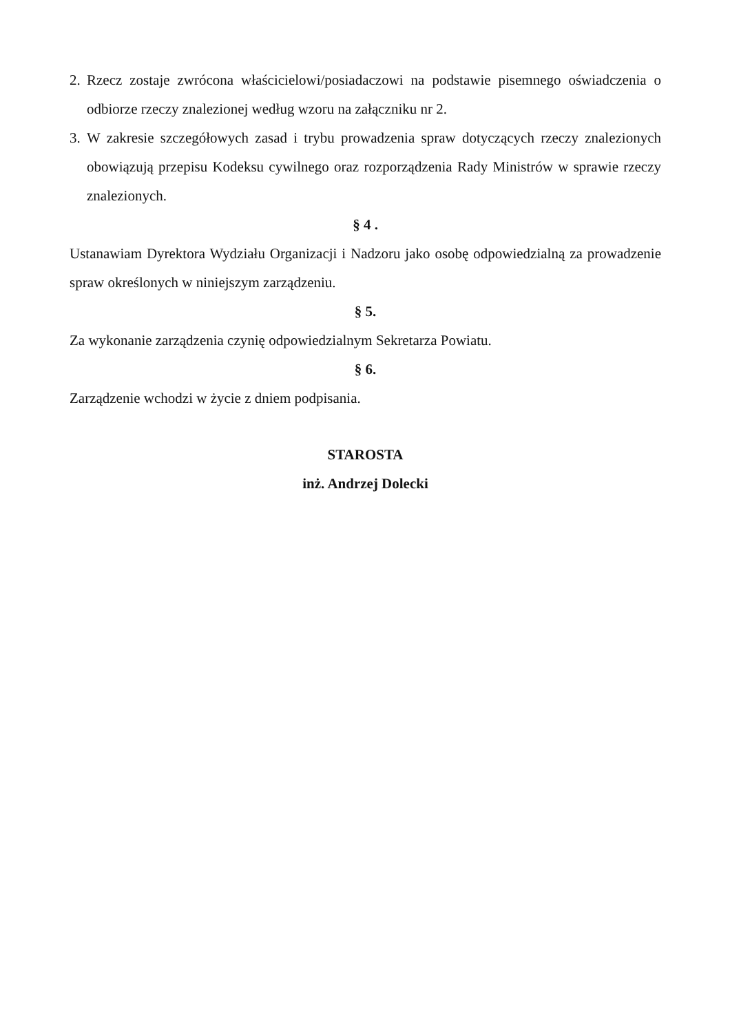2.
Rzecz zostaje zwrócona właścicielowi/posiadaczowi na podstawie pisemnego oświadczenia o odbiorze rzeczy znalezionej według wzoru na załączniku nr 2.
3.
W zakresie szczegółowych zasad i trybu prowadzenia spraw dotyczących rzeczy znalezionych obowiązują przepisu Kodeksu cywilnego oraz rozporządzenia Rady Ministrów w sprawie rzeczy znalezionych.
§ 4 .
Ustanawiam Dyrektora Wydziału Organizacji i Nadzoru jako osobę odpowiedzialną za prowadzenie spraw określonych w niniejszym zarządzeniu.
§ 5.
Za wykonanie zarządzenia czynię odpowiedzialnym Sekretarza Powiatu.
§ 6.
Zarządzenie wchodzi w życie z dniem podpisania.
STAROSTA
inż. Andrzej Dolecki